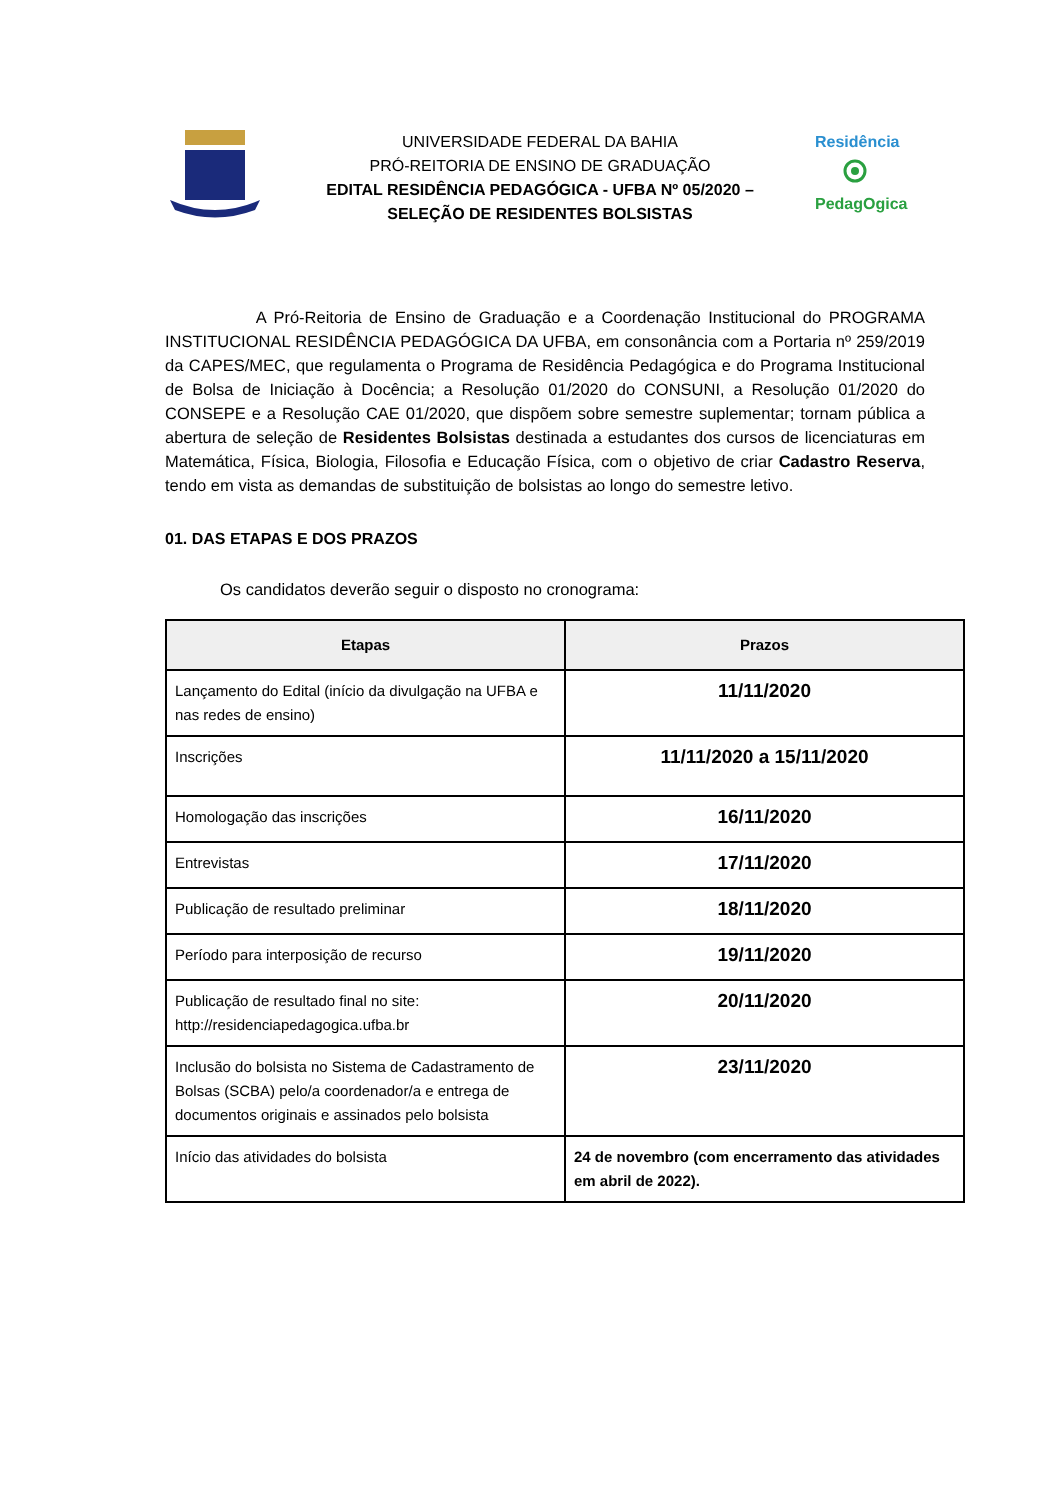UNIVERSIDADE FEDERAL DA BAHIA
PRÓ-REITORIA DE ENSINO DE GRADUAÇÃO
EDITAL RESIDÊNCIA PEDAGÓGICA - UFBA Nº 05/2020 –
SELEÇÃO DE RESIDENTES BOLSISTAS
Residência
PedagOgica
A Pró-Reitoria de Ensino de Graduação e a Coordenação Institucional do PROGRAMA INSTITUCIONAL RESIDÊNCIA PEDAGÓGICA DA UFBA, em consonância com a Portaria nº 259/2019 da CAPES/MEC, que regulamenta o Programa de Residência Pedagógica e do Programa Institucional de Bolsa de Iniciação à Docência; a Resolução 01/2020 do CONSUNI, a Resolução 01/2020 do CONSEPE e a Resolução CAE 01/2020, que dispõem sobre semestre suplementar; tornam pública a abertura de seleção de Residentes Bolsistas destinada a estudantes dos cursos de licenciaturas em Matemática, Física, Biologia, Filosofia e Educação Física, com o objetivo de criar Cadastro Reserva, tendo em vista as demandas de substituição de bolsistas ao longo do semestre letivo.
01. DAS ETAPAS E DOS PRAZOS
Os candidatos deverão seguir o disposto no cronograma:
| Etapas | Prazos |
| --- | --- |
| Lançamento do Edital (início da divulgação na UFBA e nas redes de ensino) | 11/11/2020 |
| Inscrições | 11/11/2020 a 15/11/2020 |
| Homologação das inscrições | 16/11/2020 |
| Entrevistas | 17/11/2020 |
| Publicação de resultado preliminar | 18/11/2020 |
| Período para interposição de recurso | 19/11/2020 |
| Publicação de resultado final no site: http://residenciapedagogica.ufba.br | 20/11/2020 |
| Inclusão do bolsista no Sistema de Cadastramento de Bolsas (SCBA) pelo/a coordenador/a e entrega de documentos originais e assinados pelo bolsista | 23/11/2020 |
| Início das atividades do bolsista | 24 de novembro (com encerramento das atividades em abril de 2022). |